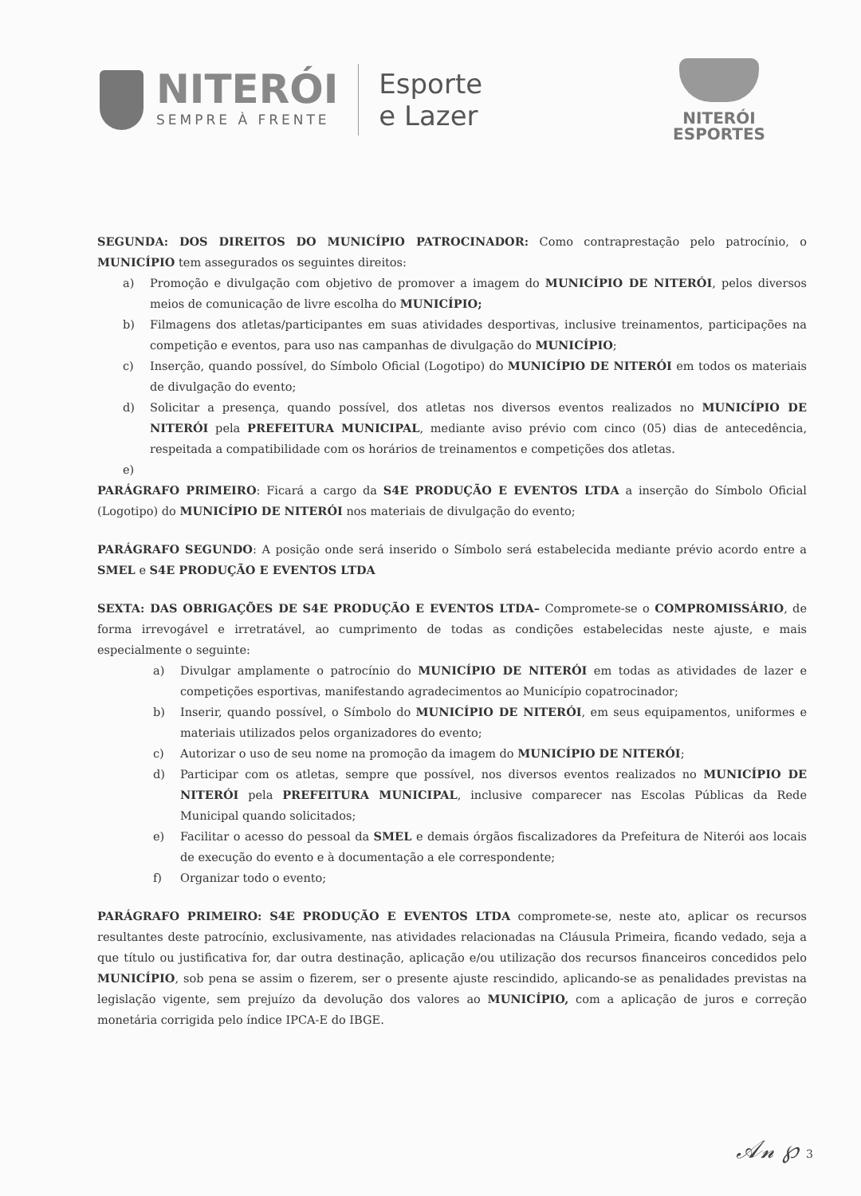NITERÓI
SEMPRE À FRENTE
Esporte
e Lazer
NITERÓI
ESPORTES
SEGUNDA: DOS DIREITOS DO MUNICÍPIO PATROCINADOR: Como contraprestação pelo patrocínio, o MUNICÍPIO tem assegurados os seguintes direitos:
a) Promoção e divulgação com objetivo de promover a imagem do MUNICÍPIO DE NITERÓI, pelos diversos meios de comunicação de livre escolha do MUNICÍPIO;
b) Filmagens dos atletas/participantes em suas atividades desportivas, inclusive treinamentos, participações na competição e eventos, para uso nas campanhas de divulgação do MUNICÍPIO;
c) Inserção, quando possível, do Símbolo Oficial (Logotipo) do MUNICÍPIO DE NITERÓI em todos os materiais de divulgação do evento;
d) Solicitar a presença, quando possível, dos atletas nos diversos eventos realizados no MUNICÍPIO DE NITERÓI pela PREFEITURA MUNICIPAL, mediante aviso prévio com cinco (05) dias de antecedência, respeitada a compatibilidade com os horários de treinamentos e competições dos atletas.
e)
PARÁGRAFO PRIMEIRO: Ficará a cargo da S4E PRODUÇÃO E EVENTOS LTDA a inserção do Símbolo Oficial (Logotipo) do MUNICÍPIO DE NITERÓI nos materiais de divulgação do evento;
PARÁGRAFO SEGUNDO: A posição onde será inserido o Símbolo será estabelecida mediante prévio acordo entre a SMEL e S4E PRODUÇÃO E EVENTOS LTDA
SEXTA: DAS OBRIGAÇÕES DE S4E PRODUÇÃO E EVENTOS LTDA– Compromete-se o COMPROMISSÁRIO, de forma irrevogável e irretratável, ao cumprimento de todas as condições estabelecidas neste ajuste, e mais especialmente o seguinte:
a) Divulgar amplamente o patrocínio do MUNICÍPIO DE NITERÓI em todas as atividades de lazer e competições esportivas, manifestando agradecimentos ao Município copatrocinador;
b) Inserir, quando possível, o Símbolo do MUNICÍPIO DE NITERÓI, em seus equipamentos, uniformes e materiais utilizados pelos organizadores do evento;
c) Autorizar o uso de seu nome na promoção da imagem do MUNICÍPIO DE NITERÓI;
d) Participar com os atletas, sempre que possível, nos diversos eventos realizados no MUNICÍPIO DE NITERÓI pela PREFEITURA MUNICIPAL, inclusive comparecer nas Escolas Públicas da Rede Municipal quando solicitados;
e) Facilitar o acesso do pessoal da SMEL e demais órgãos fiscalizadores da Prefeitura de Niterói aos locais de execução do evento e à documentação a ele correspondente;
f) Organizar todo o evento;
PARÁGRAFO PRIMEIRO: S4E PRODUÇÃO E EVENTOS LTDA compromete-se, neste ato, aplicar os recursos resultantes deste patrocínio, exclusivamente, nas atividades relacionadas na Cláusula Primeira, ficando vedado, seja a que título ou justificativa for, dar outra destinação, aplicação e/ou utilização dos recursos financeiros concedidos pelo MUNICÍPIO, sob pena se assim o fizerem, ser o presente ajuste rescindido, aplicando-se as penalidades previstas na legislação vigente, sem prejuízo da devolução dos valores ao MUNICÍPIO, com a aplicação de juros e correção monetária corrigida pelo índice IPCA-E do IBGE.
𝒜𝓃 ℘ 3